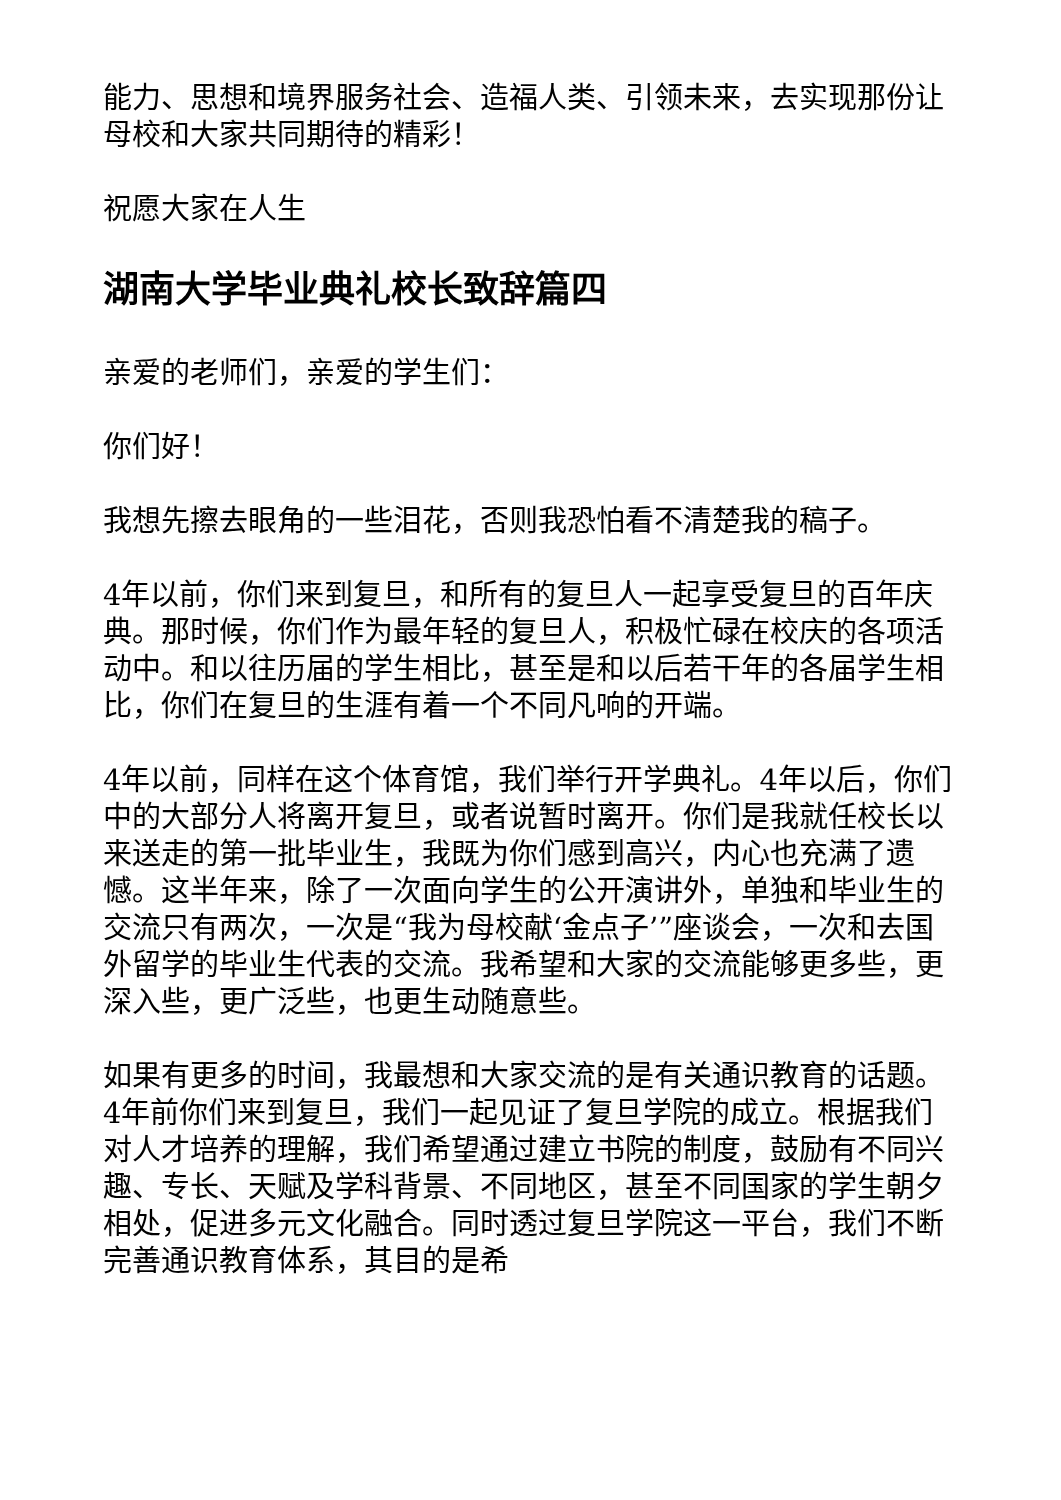能力、思想和境界服务社会、造福人类、引领未来，去实现那份让母校和大家共同期待的精彩！
祝愿大家在人生
湖南大学毕业典礼校长致辞篇四
亲爱的老师们，亲爱的学生们：
你们好！
我想先擦去眼角的一些泪花，否则我恐怕看不清楚我的稿子。
4年以前，你们来到复旦，和所有的复旦人一起享受复旦的百年庆典。那时候，你们作为最年轻的复旦人，积极忙碌在校庆的各项活动中。和以往历届的学生相比，甚至是和以后若干年的各届学生相比，你们在复旦的生涯有着一个不同凡响的开端。
4年以前，同样在这个体育馆，我们举行开学典礼。4年以后，你们中的大部分人将离开复旦，或者说暂时离开。你们是我就任校长以来送走的第一批毕业生，我既为你们感到高兴，内心也充满了遗憾。这半年来，除了一次面向学生的公开演讲外，单独和毕业生的交流只有两次，一次是“我为母校献‘金点子’”座谈会，一次和去国外留学的毕业生代表的交流。我希望和大家的交流能够更多些，更深入些，更广泛些，也更生动随意些。
如果有更多的时间，我最想和大家交流的是有关通识教育的话题。4年前你们来到复旦，我们一起见证了复旦学院的成立。根据我们对人才培养的理解，我们希望通过建立书院的制度，鼓励有不同兴趣、专长、天赋及学科背景、不同地区，甚至不同国家的学生朝夕相处，促进多元文化融合。同时透过复旦学院这一平台，我们不断完善通识教育体系，其目的是希